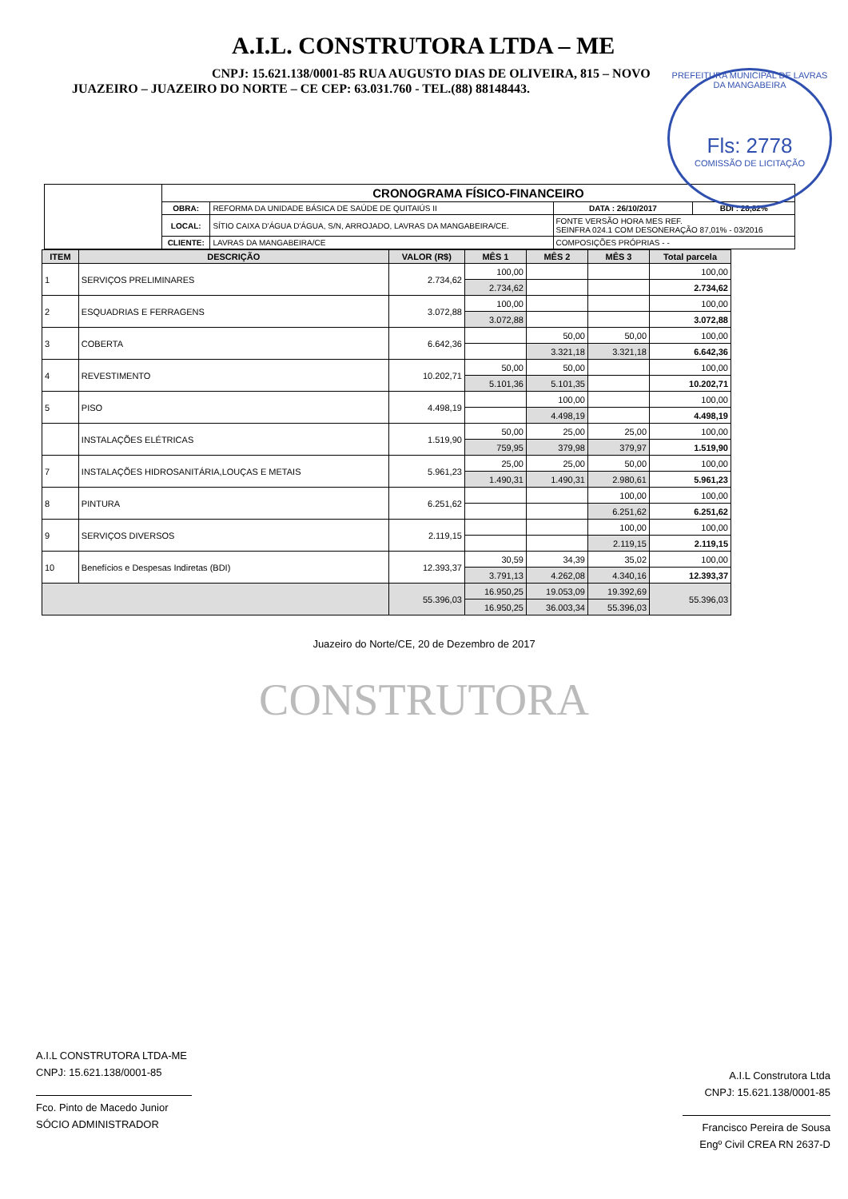A.I.L. CONSTRUTORA LTDA – ME
CNPJ: 15.621.138/0001-85 RUA AUGUSTO DIAS DE OLIVEIRA, 815 – NOVO
JUAZEIRO – JUAZEIRO DO NORTE – CE CEP: 63.031.760 - TEL.(88) 88148443.
PREFEITURA MUNICIPAL DE LAVRAS DA MANGABEIRA
Fls: 2778
COMISSÃO DE LICITAÇÃO
| | CRONOGRAMA FÍSICO-FINANCEIRO | | | |
| | OBRA: | REFORMA DA UNIDADE BÁSICA DE SAÚDE DE QUITAIÚS II | DATA : 26/10/2017 | BDI : 28,82% |
| | LOCAL: | SÍTIO CAIXA D'ÁGUA D'ÁGUA, S/N, ARROJADO, LAVRAS DA MANGABEIRA/CE. | FONTE VERSÃO HORA MES REF. SEINFRA 024.1 COM DESONERAÇÃO 87,01% - 03/2016 | |
| | CLIENTE: | LAVRAS DA MANGABEIRA/CE | COMPOSIÇÕES PRÓPRIAS - - | |
| ITEM | DESCRIÇÃO | VALOR (R$) | MÊS 1 | MÊS 2 | MÊS 3 | Total parcela |
| --- | --- | --- | --- | --- | --- | --- |
| 1 | SERVIÇOS PRELIMINARES | 2.734,62 | 100,00 | | | 100,00 |
| | | | 2.734,62 | | | 2.734,62 |
| 2 | ESQUADRIAS E FERRAGENS | 3.072,88 | 100,00 | | | 100,00 |
| | | | 3.072,88 | | | 3.072,88 |
| 3 | COBERTA | 6.642,36 | | 50,00 | 50,00 | 100,00 |
| | | | | 3.321,18 | 3.321,18 | 6.642,36 |
| 4 | REVESTIMENTO | 10.202,71 | 50,00 | 50,00 | | 100,00 |
| | | | 5.101,36 | 5.101,35 | | 10.202,71 |
| 5 | PISO | 4.498,19 | | 100,00 | | 100,00 |
| | | | | 4.498,19 | | 4.498,19 |
| | INSTALAÇÕES ELÉTRICAS | 1.519,90 | 50,00 | 25,00 | 25,00 | 100,00 |
| | | | 759,95 | 379,98 | 379,97 | 1.519,90 |
| 7 | INSTALAÇÕES HIDROSANITÁRIA,LOUÇAS E METAIS | 5.961,23 | 25,00 | 25,00 | 50,00 | 100,00 |
| | | | 1.490,31 | 1.490,31 | 2.980,61 | 5.961,23 |
| 8 | PINTURA | 6.251,62 | | | 100,00 | 100,00 |
| | | | | | 6.251,62 | 6.251,62 |
| 9 | SERVIÇOS DIVERSOS | 2.119,15 | | | 100,00 | 100,00 |
| | | | | | 2.119,15 | 2.119,15 |
| 10 | Benefícios e Despesas Indiretas (BDI) | 12.393,37 | 30,59 | 34,39 | 35,02 | 100,00 |
| | | | 3.791,13 | 4.262,08 | 4.340,16 | 12.393,37 |
| | | 55.396,03 | 16.950,25 | 19.053,09 | 19.392,69 | 55.396,03 |
| | | | 16.950,25 | 36.003,34 | 55.396,03 | |
Juazeiro do Norte/CE, 20 de Dezembro de 2017
CONSTRUTORA
A.I.L CONSTRUTORA LTDA-ME
CNPJ: 15.621.138/0001-85
Fco. Pinto de Macedo Junior
SÓCIO ADMINISTRADOR
A.I.L Construtora Ltda
CNPJ: 15.621.138/0001-85
Francisco Pereira de Sousa
Engº Civil CREA RN 2637-D